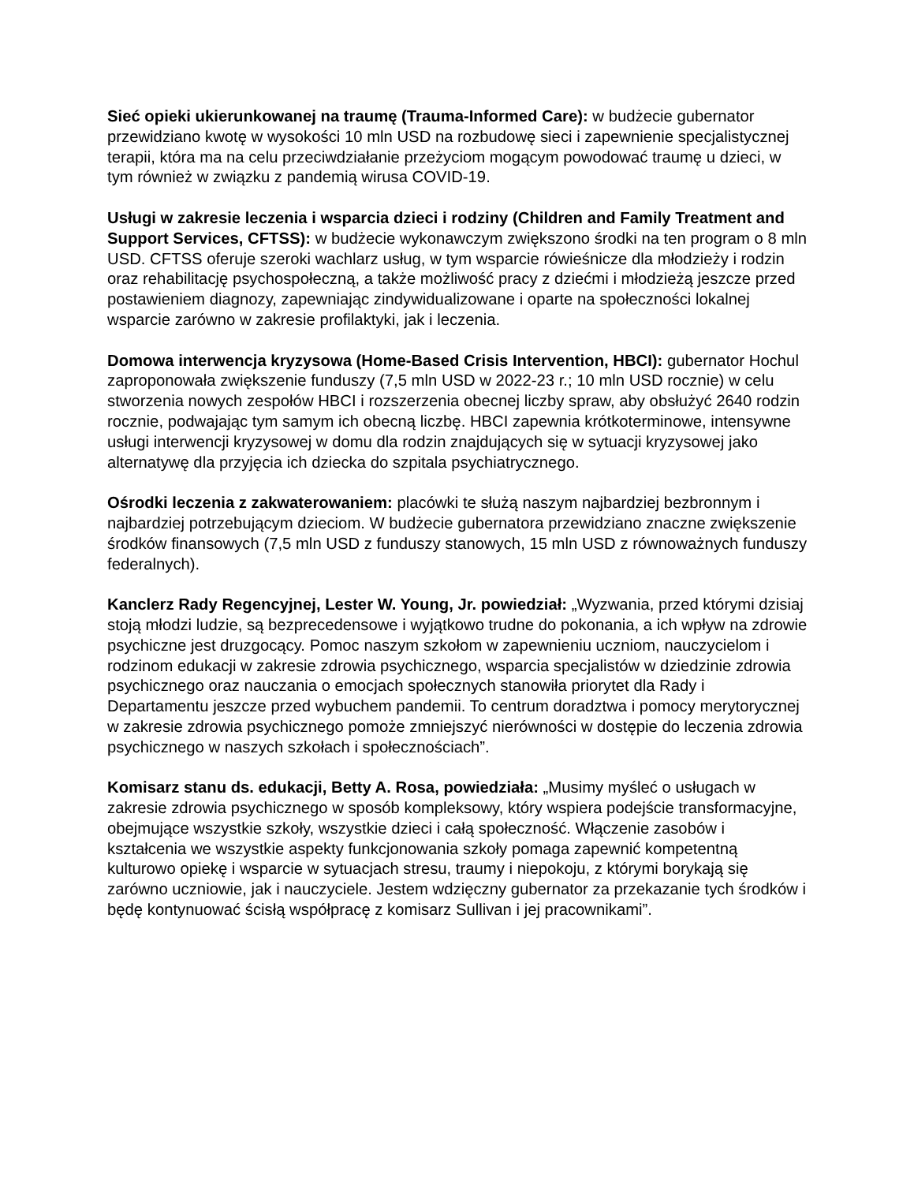Sieć opieki ukierunkowanej na traumę (Trauma-Informed Care): w budżecie gubernator przewidziano kwotę w wysokości 10 mln USD na rozbudowę sieci i zapewnienie specjalistycznej terapii, która ma na celu przeciwdziałanie przeżyciom mogącym powodować traumę u dzieci, w tym również w związku z pandemią wirusa COVID-19.
Usługi w zakresie leczenia i wsparcia dzieci i rodziny (Children and Family Treatment and Support Services, CFTSS): w budżecie wykonawczym zwiększono środki na ten program o 8 mln USD. CFTSS oferuje szeroki wachlarz usług, w tym wsparcie rówieśnicze dla młodzieży i rodzin oraz rehabilitację psychospołeczną, a także możliwość pracy z dziećmi i młodzieżą jeszcze przed postawieniem diagnozy, zapewniając zindywidualizowane i oparte na społeczności lokalnej wsparcie zarówno w zakresie profilaktyki, jak i leczenia.
Domowa interwencja kryzysowa (Home-Based Crisis Intervention, HBCI): gubernator Hochul zaproponowała zwiększenie funduszy (7,5 mln USD w 2022-23 r.; 10 mln USD rocznie) w celu stworzenia nowych zespołów HBCI i rozszerzenia obecnej liczby spraw, aby obsłużyć 2640 rodzin rocznie, podwajając tym samym ich obecną liczbę. HBCI zapewnia krótkoterminowe, intensywne usługi interwencji kryzysowej w domu dla rodzin znajdujących się w sytuacji kryzysowej jako alternatywę dla przyjęcia ich dziecka do szpitala psychiatrycznego.
Ośrodki leczenia z zakwaterowaniem: placówki te służą naszym najbardziej bezbronnym i najbardziej potrzebującym dzieciom. W budżecie gubernatora przewidziano znaczne zwiększenie środków finansowych (7,5 mln USD z funduszy stanowych, 15 mln USD z równoważnych funduszy federalnych).
Kanclerz Rady Regencyjnej, Lester W. Young, Jr. powiedział: „Wyzwania, przed którymi dzisiaj stoją młodzi ludzie, są bezprecedensowe i wyjątkowo trudne do pokonania, a ich wpływ na zdrowie psychiczne jest druzgocący. Pomoc naszym szkołom w zapewnieniu uczniom, nauczycielom i rodzinom edukacji w zakresie zdrowia psychicznego, wsparcia specjalistów w dziedzinie zdrowia psychicznego oraz nauczania o emocjach społecznych stanowiła priorytet dla Rady i Departamentu jeszcze przed wybuchem pandemii. To centrum doradztwa i pomocy merytorycznej w zakresie zdrowia psychicznego pomoże zmniejszyć nierówności w dostępie do leczenia zdrowia psychicznego w naszych szkołach i społecznościach”.
Komisarz stanu ds. edukacji, Betty A. Rosa, powiedziała: „Musimy myśleć o usługach w zakresie zdrowia psychicznego w sposób kompleksowy, który wspiera podejście transformacyjne, obejmujące wszystkie szkoły, wszystkie dzieci i całą społeczność. Włączenie zasobów i kształcenia we wszystkie aspekty funkcjonowania szkoły pomaga zapewnić kompetentną kulturowo opiekę i wsparcie w sytuacjach stresu, traumy i niepokoju, z którymi borykają się zarówno uczniowie, jak i nauczyciele. Jestem wdzięczny gubernator za przekazanie tych środków i będę kontynuować ścisłą współpracę z komisarz Sullivan i jej pracownikami”.